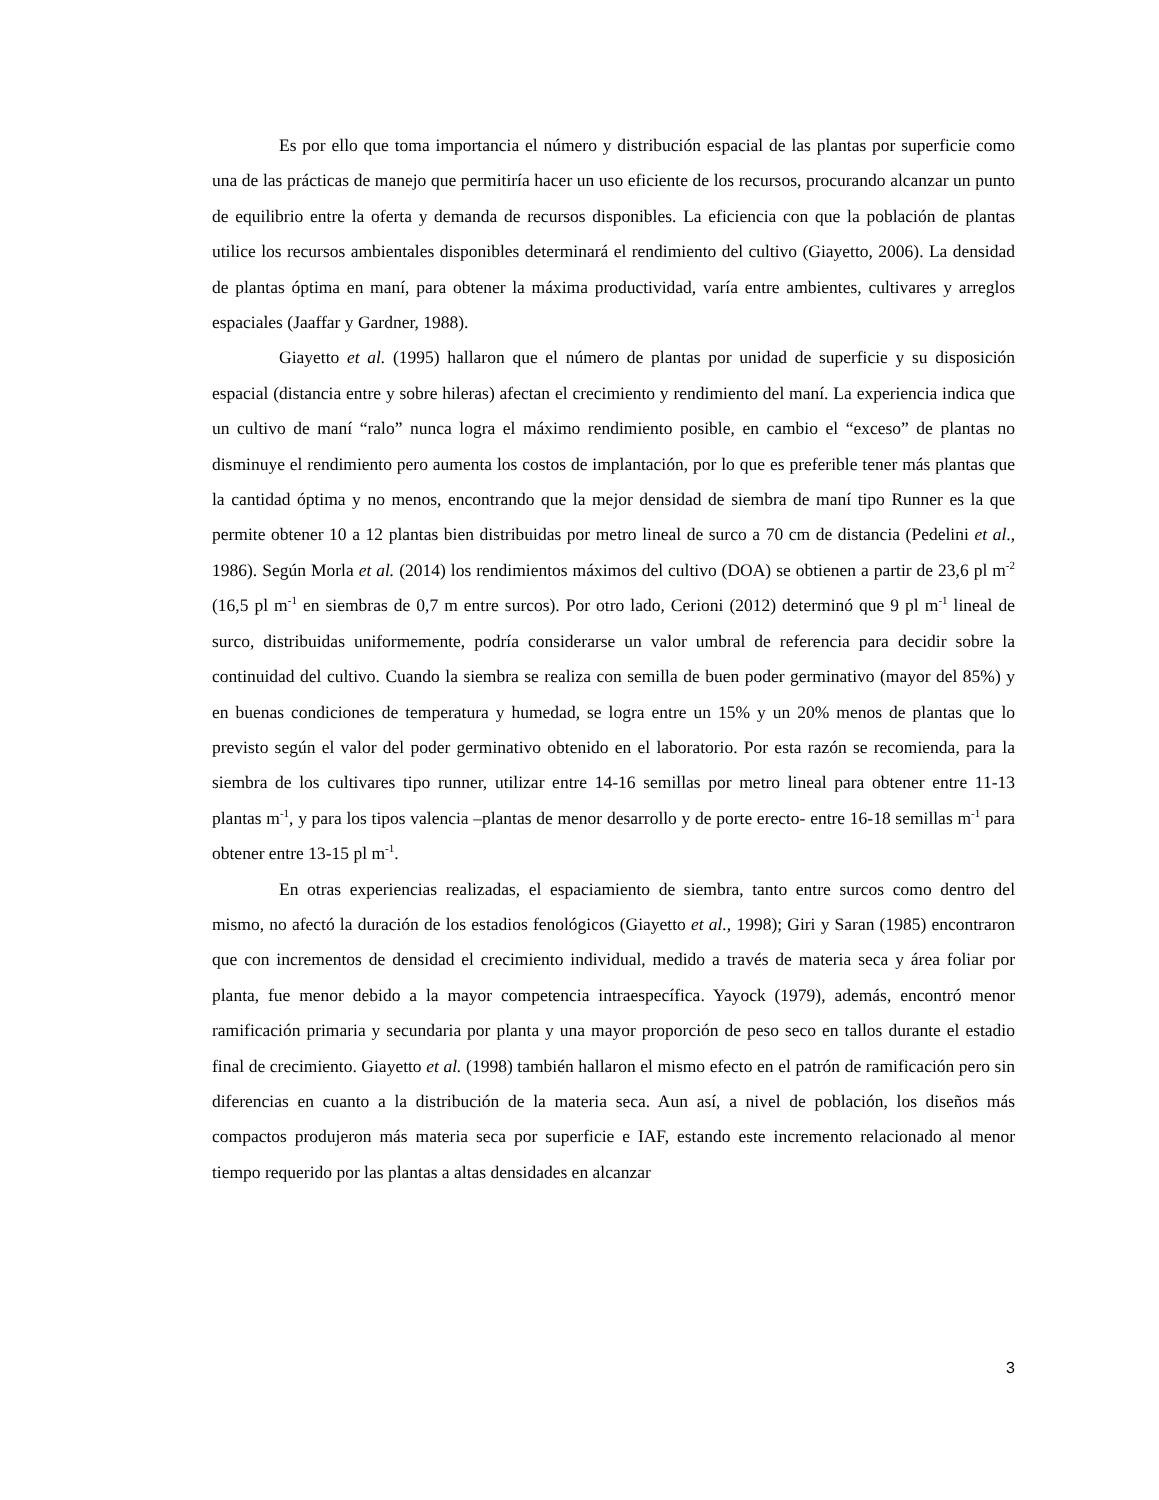Es por ello que toma importancia el número y distribución espacial de las plantas por superficie como una de las prácticas de manejo que permitiría hacer un uso eficiente de los recursos, procurando alcanzar un punto de equilibrio entre la oferta y demanda de recursos disponibles. La eficiencia con que la población de plantas utilice los recursos ambientales disponibles determinará el rendimiento del cultivo (Giayetto, 2006). La densidad de plantas óptima en maní, para obtener la máxima productividad, varía entre ambientes, cultivares y arreglos espaciales (Jaaffar y Gardner, 1988).
Giayetto et al. (1995) hallaron que el número de plantas por unidad de superficie y su disposición espacial (distancia entre y sobre hileras) afectan el crecimiento y rendimiento del maní. La experiencia indica que un cultivo de maní “ralo” nunca logra el máximo rendimiento posible, en cambio el “exceso” de plantas no disminuye el rendimiento pero aumenta los costos de implantación, por lo que es preferible tener más plantas que la cantidad óptima y no menos, encontrando que la mejor densidad de siembra de maní tipo Runner es la que permite obtener 10 a 12 plantas bien distribuidas por metro lineal de surco a 70 cm de distancia (Pedelini et al., 1986). Según Morla et al. (2014) los rendimientos máximos del cultivo (DOA) se obtienen a partir de 23,6 pl m<sup>-2</sup> (16,5 pl m<sup>-1</sup> en siembras de 0,7 m entre surcos). Por otro lado, Cerioni (2012) determinó que 9 pl m<sup>-1</sup> lineal de surco, distribuidas uniformemente, podría considerarse un valor umbral de referencia para decidir sobre la continuidad del cultivo. Cuando la siembra se realiza con semilla de buen poder germinativo (mayor del 85%) y en buenas condiciones de temperatura y humedad, se logra entre un 15% y un 20% menos de plantas que lo previsto según el valor del poder germinativo obtenido en el laboratorio. Por esta razón se recomienda, para la siembra de los cultivares tipo runner, utilizar entre 14-16 semillas por metro lineal para obtener entre 11-13 plantas m<sup>-1</sup>, y para los tipos valencia –plantas de menor desarrollo y de porte erecto- entre 16-18 semillas m<sup>-1</sup> para obtener entre 13-15 pl m<sup>-1</sup>.
En otras experiencias realizadas, el espaciamiento de siembra, tanto entre surcos como dentro del mismo, no afectó la duración de los estadios fenológicos (Giayetto et al., 1998); Giri y Saran (1985) encontraron que con incrementos de densidad el crecimiento individual, medido a través de materia seca y área foliar por planta, fue menor debido a la mayor competencia intraespecífica. Yayock (1979), además, encontró menor ramificación primaria y secundaria por planta y una mayor proporción de peso seco en tallos durante el estadio final de crecimiento. Giayetto et al. (1998) también hallaron el mismo efecto en el patrón de ramificación pero sin diferencias en cuanto a la distribución de la materia seca. Aun así, a nivel de población, los diseños más compactos produjeron más materia seca por superficie e IAF, estando este incremento relacionado al menor tiempo requerido por las plantas a altas densidades en alcanzar
3